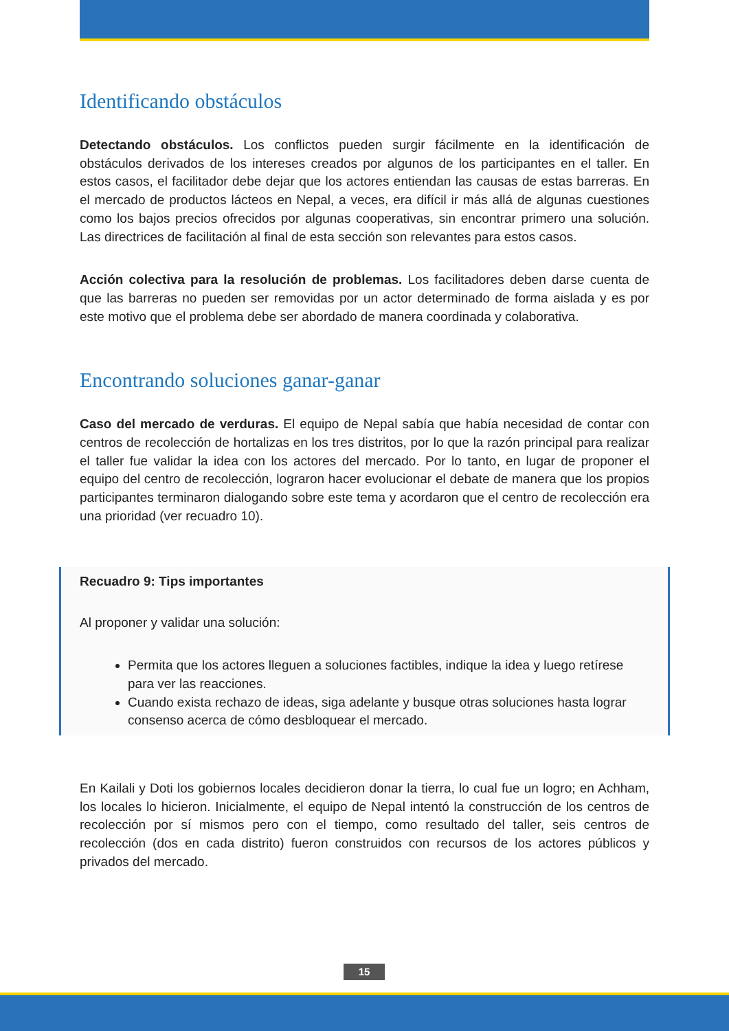Identificando obstáculos
Detectando obstáculos. Los conflictos pueden surgir fácilmente en la identificación de obstáculos derivados de los intereses creados por algunos de los participantes en el taller. En estos casos, el facilitador debe dejar que los actores entiendan las causas de estas barreras. En el mercado de productos lácteos en Nepal, a veces, era difícil ir más allá de algunas cuestiones como los bajos precios ofrecidos por algunas cooperativas, sin encontrar primero una solución. Las directrices de facilitación al final de esta sección son relevantes para estos casos.
Acción colectiva para la resolución de problemas. Los facilitadores deben darse cuenta de que las barreras no pueden ser removidas por un actor determinado de forma aislada y es por este motivo que el problema debe ser abordado de manera coordinada y colaborativa.
Encontrando soluciones ganar-ganar
Caso del mercado de verduras. El equipo de Nepal sabía que había necesidad de contar con centros de recolección de hortalizas en los tres distritos, por lo que la razón principal para realizar el taller fue validar la idea con los actores del mercado. Por lo tanto, en lugar de proponer el equipo del centro de recolección, lograron hacer evolucionar el debate de manera que los propios participantes terminaron dialogando sobre este tema y acordaron que el centro de recolección era una prioridad (ver recuadro 10).
Recuadro 9: Tips importantes
Al proponer y validar una solución:
Permita que los actores lleguen a soluciones factibles, indique la idea y luego retírese para ver las reacciones.
Cuando exista rechazo de ideas, siga adelante y busque otras soluciones hasta lograr consenso acerca de cómo desbloquear el mercado.
En Kailali y Doti los gobiernos locales decidieron donar la tierra, lo cual fue un logro; en Achham, los locales lo hicieron. Inicialmente, el equipo de Nepal intentó la construcción de los centros de recolección por sí mismos pero con el tiempo, como resultado del taller, seis centros de recolección (dos en cada distrito) fueron construidos con recursos de los actores públicos y privados del mercado.
15